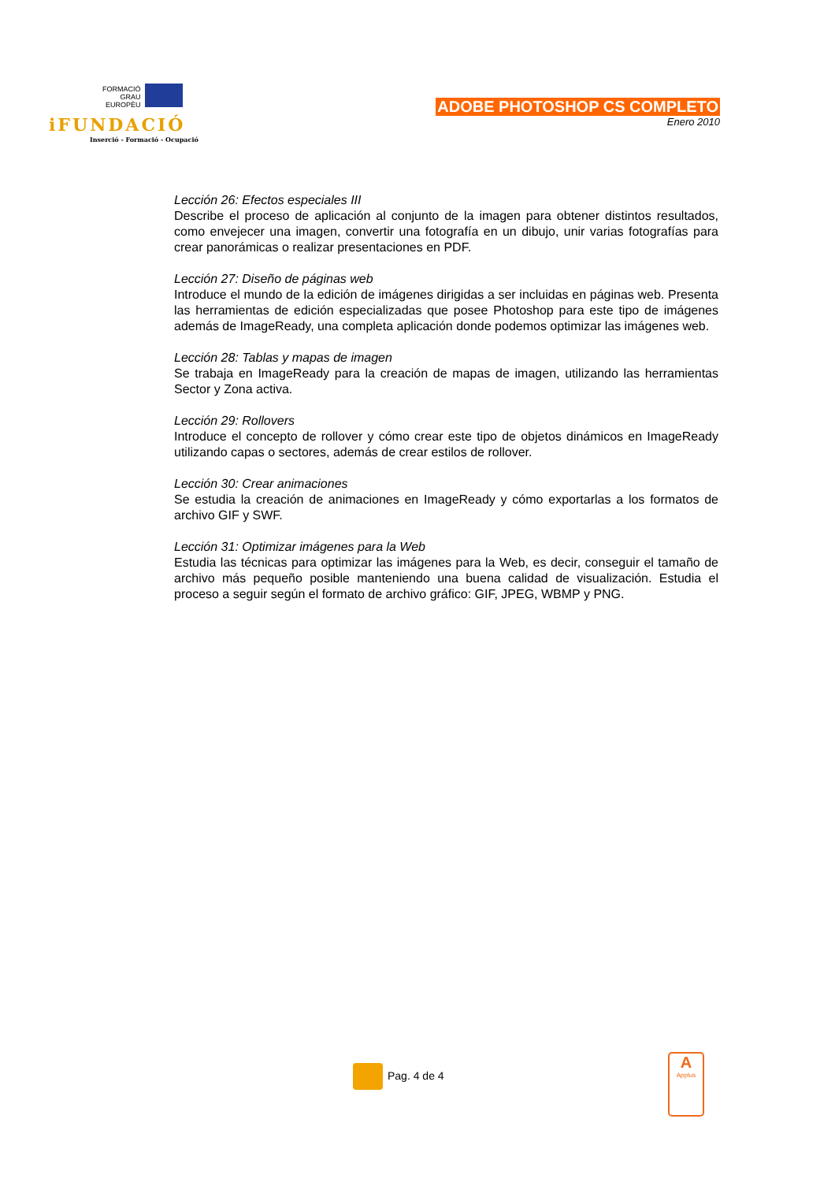FORMACIÓ
GRAU
EUROPÈU
iFUNDACIÓ
Inserció - Formació - Ocupació
ADOBE PHOTOSHOP CS COMPLETO
Enero 2010
Lección 26: Efectos especiales III
Describe el proceso de aplicación al conjunto de la imagen para obtener distintos resultados, como envejecer una imagen, convertir una fotografía en un dibujo, unir varias fotografías para crear panorámicas o realizar presentaciones en PDF.
Lección 27: Diseño de páginas web
Introduce el mundo de la edición de imágenes dirigidas a ser incluidas en páginas web. Presenta las herramientas de edición especializadas que posee Photoshop para este tipo de imágenes además de ImageReady, una completa aplicación donde podemos optimizar las imágenes web.
Lección 28: Tablas y mapas de imagen
Se trabaja en ImageReady para la creación de mapas de imagen, utilizando las herramientas Sector y Zona activa.
Lección 29: Rollovers
Introduce el concepto de rollover y cómo crear este tipo de objetos dinámicos en ImageReady utilizando capas o sectores, además de crear estilos de rollover.
Lección 30: Crear animaciones
Se estudia la creación de animaciones en ImageReady y cómo exportarlas a los formatos de archivo GIF y SWF.
Lección 31: Optimizar imágenes para la Web
Estudia las técnicas para optimizar las imágenes para la Web, es decir, conseguir el tamaño de archivo más pequeño posible manteniendo una buena calidad de visualización. Estudia el proceso a seguir según el formato de archivo gráfico: GIF, JPEG, WBMP y PNG.
Pag. 4 de 4
A
Applus